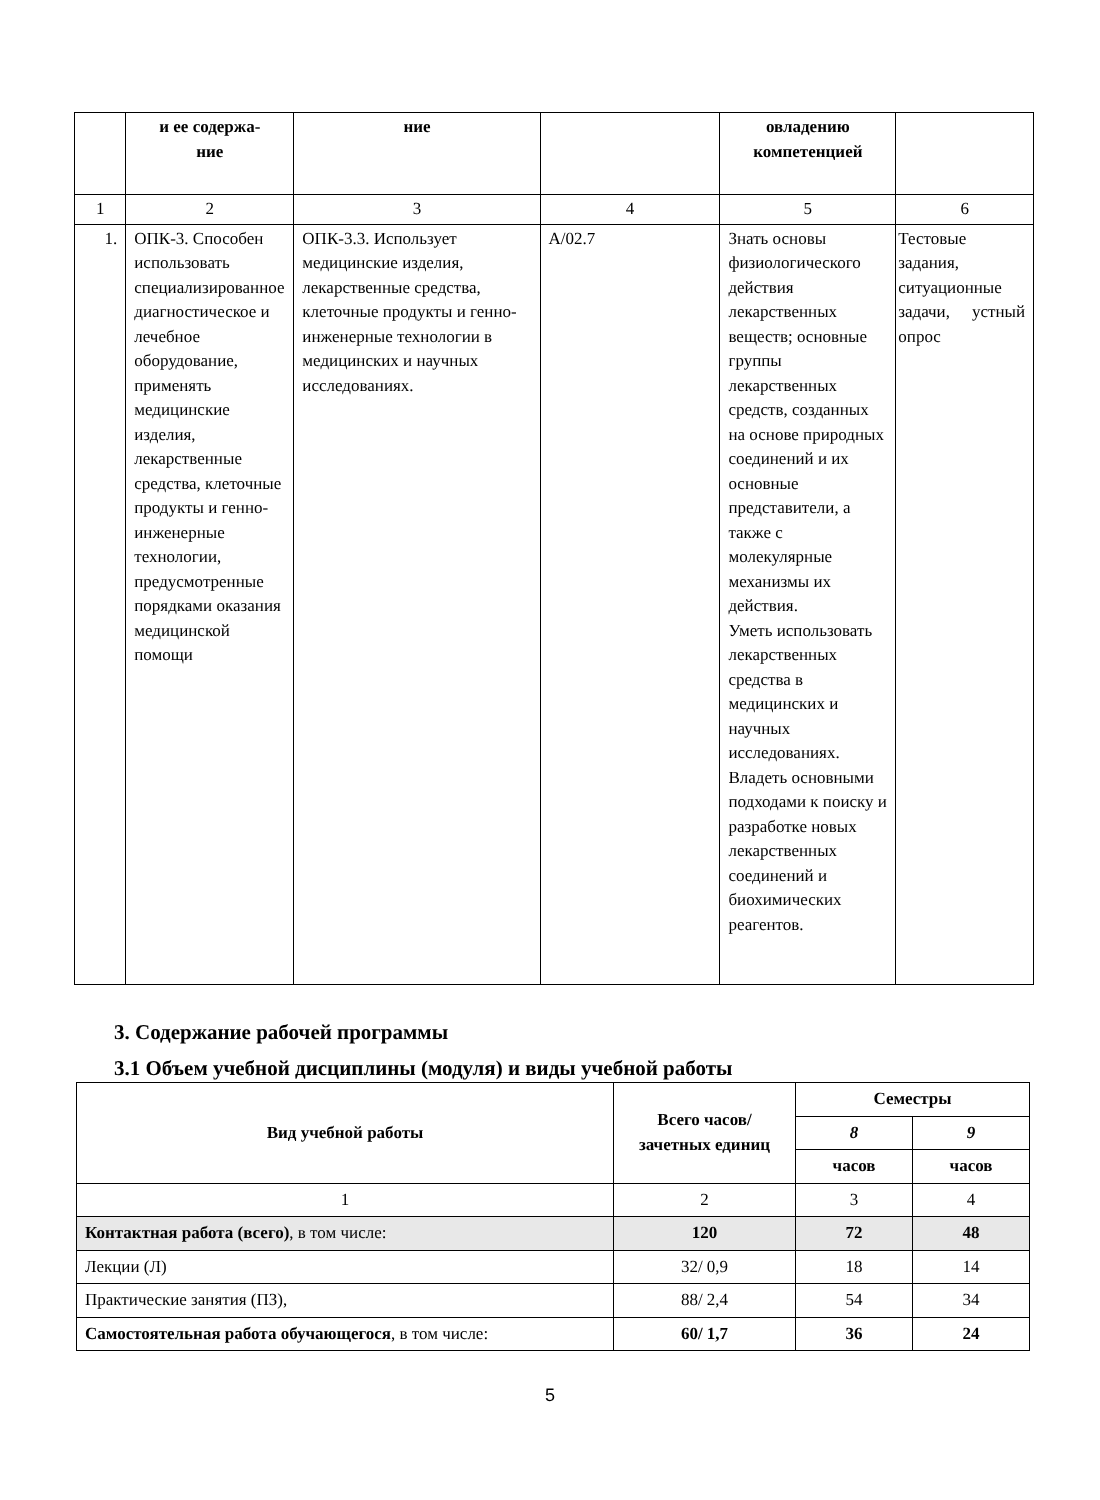| | и ее содержа- ние | ние | | овладению компетенцией | |
| --- | --- | --- | --- | --- | --- |
| 1 | 2 | 3 | 4 | 5 | 6 |
| 1. | ОПК-3. Способен использовать специализированное диагностическое и лечебное оборудование, применять медицинские изделия, лекарственные средства, клеточные продукты и генно-инженерные технологии, предусмотренные порядками оказания медицинской помощи | ОПК-3.3. Использует медицинские изделия, лекарственные средства, клеточные продукты и генно-инженерные технологии в медицинских и научных исследованиях. | А/02.7 | Знать основы физиологического действия лекарственных веществ; основные группы лекарственных средств, созданных на основе природных соединений и их основные представители, а также с молекулярные механизмы их действия. Уметь использовать лекарственных средства в медицинских и научных исследованиях. Владеть основными подходами к поиску и разработке новых лекарственных соединений и биохимических реагентов. | Тестовые задания, ситуационные задачи, устный опрос |
3. Содержание рабочей программы
3.1 Объем учебной дисциплины (модуля) и виды учебной работы
| Вид учебной работы | Всего часов/ зачетных единиц | Семестры | |
| --- | --- | --- | --- |
| | | 8 | 9 |
| | | часов | часов |
| 1 | 2 | 3 | 4 |
| Контактная работа (всего) , в том числе: | 120 | 72 | 48 |
| Лекции (Л) | 32/ 0,9 | 18 | 14 |
| Практические занятия (ПЗ), | 88/ 2,4 | 54 | 34 |
| Самостоятельная работа обучающегося , в том числе: | 60/ 1,7 | 36 | 24 |
5